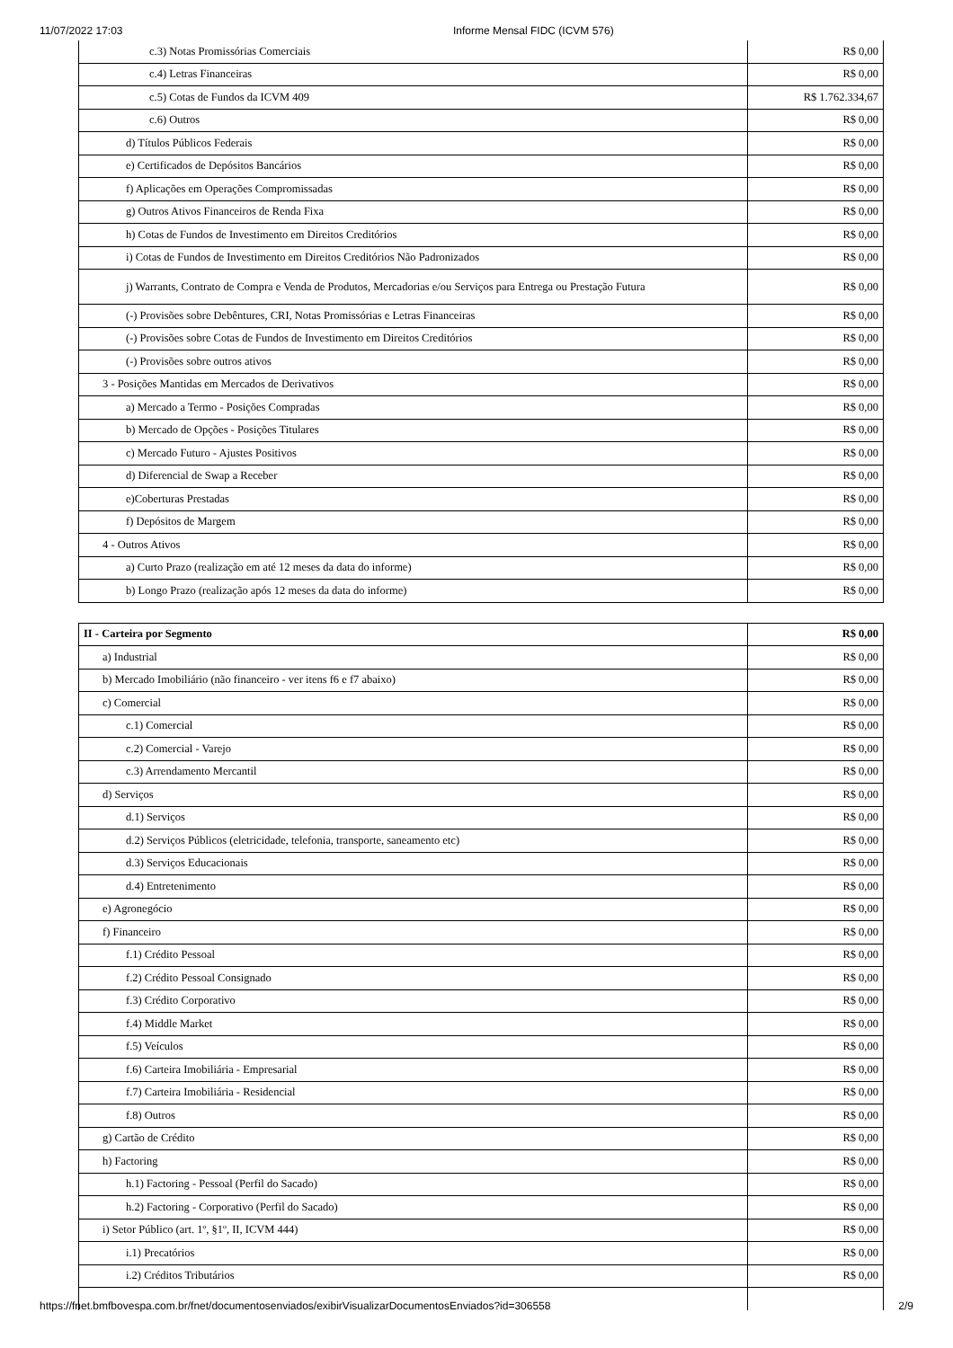11/07/2022 17:03 Informe Mensal FIDC (ICVM 576)
| c.3) Notas Promissórias Comerciais | R$ 0,00 |
| c.4) Letras Financeiras | R$ 0,00 |
| c.5) Cotas de Fundos da ICVM 409 | R$ 1.762.334,67 |
| c.6) Outros | R$ 0,00 |
| d) Títulos Públicos Federais | R$ 0,00 |
| e) Certificados de Depósitos Bancários | R$ 0,00 |
| f) Aplicações em Operações Compromissadas | R$ 0,00 |
| g) Outros Ativos Financeiros de Renda Fixa | R$ 0,00 |
| h) Cotas de Fundos de Investimento em Direitos Creditórios | R$ 0,00 |
| i) Cotas de Fundos de Investimento em Direitos Creditórios Não Padronizados | R$ 0,00 |
| j) Warrants, Contrato de Compra e Venda de Produtos, Mercadorias e/ou Serviços para Entrega ou Prestação Futura | R$ 0,00 |
| (-) Provisões sobre Debêntures, CRI, Notas Promissórias e Letras Financeiras | R$ 0,00 |
| (-) Provisões sobre Cotas de Fundos de Investimento em Direitos Creditórios | R$ 0,00 |
| (-) Provisões sobre outros ativos | R$ 0,00 |
| 3 - Posições Mantidas em Mercados de Derivativos | R$ 0,00 |
| a) Mercado a Termo - Posições Compradas | R$ 0,00 |
| b) Mercado de Opções - Posições Titulares | R$ 0,00 |
| c) Mercado Futuro - Ajustes Positivos | R$ 0,00 |
| d) Diferencial de Swap a Receber | R$ 0,00 |
| e)Coberturas Prestadas | R$ 0,00 |
| f) Depósitos de Margem | R$ 0,00 |
| 4 - Outros Ativos | R$ 0,00 |
| a) Curto Prazo (realização em até 12 meses da data do informe) | R$ 0,00 |
| b) Longo Prazo (realização após 12 meses da data do informe) | R$ 0,00 |
| II - Carteira por Segmento | R$ 0,00 |
| a) Industrial | R$ 0,00 |
| b) Mercado Imobiliário (não financeiro - ver itens f6 e f7 abaixo) | R$ 0,00 |
| c) Comercial | R$ 0,00 |
| c.1) Comercial | R$ 0,00 |
| c.2) Comercial - Varejo | R$ 0,00 |
| c.3) Arrendamento Mercantil | R$ 0,00 |
| d) Serviços | R$ 0,00 |
| d.1) Serviços | R$ 0,00 |
| d.2) Serviços Públicos (eletricidade, telefonia, transporte, saneamento etc) | R$ 0,00 |
| d.3) Serviços Educacionais | R$ 0,00 |
| d.4) Entretenimento | R$ 0,00 |
| e) Agronegócio | R$ 0,00 |
| f) Financeiro | R$ 0,00 |
| f.1) Crédito Pessoal | R$ 0,00 |
| f.2) Crédito Pessoal Consignado | R$ 0,00 |
| f.3) Crédito Corporativo | R$ 0,00 |
| f.4) Middle Market | R$ 0,00 |
| f.5) Veículos | R$ 0,00 |
| f.6) Carteira Imobiliária - Empresarial | R$ 0,00 |
| f.7) Carteira Imobiliária - Residencial | R$ 0,00 |
| f.8) Outros | R$ 0,00 |
| g) Cartão de Crédito | R$ 0,00 |
| h) Factoring | R$ 0,00 |
| h.1) Factoring - Pessoal (Perfil do Sacado) | R$ 0,00 |
| h.2) Factoring - Corporativo (Perfil do Sacado) | R$ 0,00 |
| i) Setor Público (art. 1º, §1º, II, ICVM 444) | R$ 0,00 |
| i.1) Precatórios | R$ 0,00 |
| i.2) Créditos Tributários | R$ 0,00 |
https://fnet.bmfbovespa.com.br/fnet/documentosenviados/exibirVisualizarDocumentosEnviados?id=306558 2/9